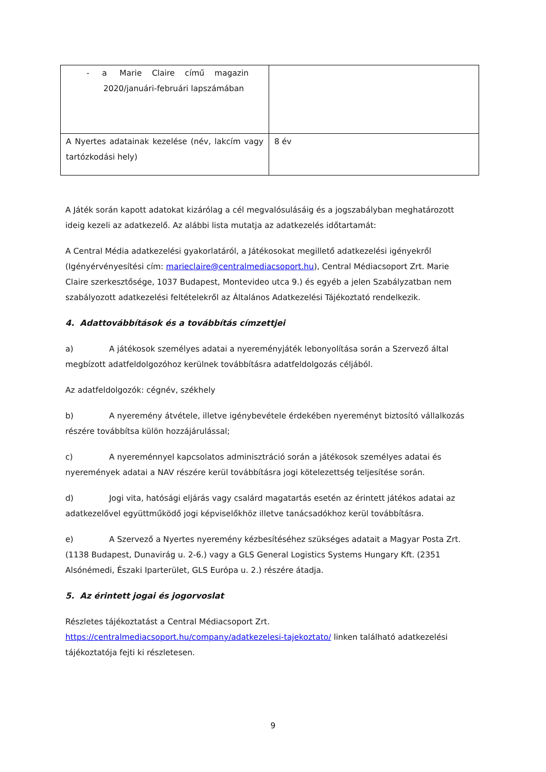| - a Marie Claire című magazin 2020/januári-februári lapszámában | |
| A Nyertes adatainak kezelése (név, lakcím vagy tartózkodási hely) | 8 év |
A Játék során kapott adatokat kizárólag a cél megvalósulásáig és a jogszabályban meghatározott ideig kezeli az adatkezelő. Az alábbi lista mutatja az adatkezelés időtartamát:
A Central Média adatkezelési gyakorlatáról, a Játékosokat megillető adatkezelési igényekről (Igényérvényesítési cím: marieclaire@centralmediacsoport.hu), Central Médiacsoport Zrt. Marie Claire szerkesztősége, 1037 Budapest, Montevideo utca 9.) és egyéb a jelen Szabályzatban nem szabályozott adatkezelési feltételekről az Általános Adatkezelési Tájékoztató rendelkezik.
4. Adattovábbítások és a továbbítás címzettjei
a) A játékosok személyes adatai a nyereményjáték lebonyolítása során a Szervező által megbízott adatfeldolgozóhoz kerülnek továbbításra adatfeldolgozás céljából.
Az adatfeldolgozók: cégnév, székhely
b) A nyeremény átvétele, illetve igénybevétele érdekében nyereményt biztosító vállalkozás részére továbbítsa külön hozzájárulással;
c) A nyereménnyel kapcsolatos adminisztráció során a játékosok személyes adatai és nyeremények adatai a NAV részére kerül továbbításra jogi kötelezettség teljesítése során.
d) Jogi vita, hatósági eljárás vagy csalárd magatartás esetén az érintett játékos adatai az adatkezelővel együttműködő jogi képviselőkhöz illetve tanácsadókhoz kerül továbbításra.
e) A Szervező a Nyertes nyeremény kézbesítéséhez szükséges adatait a Magyar Posta Zrt. (1138 Budapest, Dunavirág u. 2-6.) vagy a GLS General Logistics Systems Hungary Kft. (2351 Alsónémedi, Északi Iparterület, GLS Európa u. 2.) részére átadja.
5. Az érintett jogai és jogorvoslat
Részletes tájékoztatást a Central Médiacsoport Zrt.
https://centralmediacsoport.hu/company/adatkezelesi-tajekoztato/ linken található adatkezelési tájékoztatója fejti ki részletesen.
9